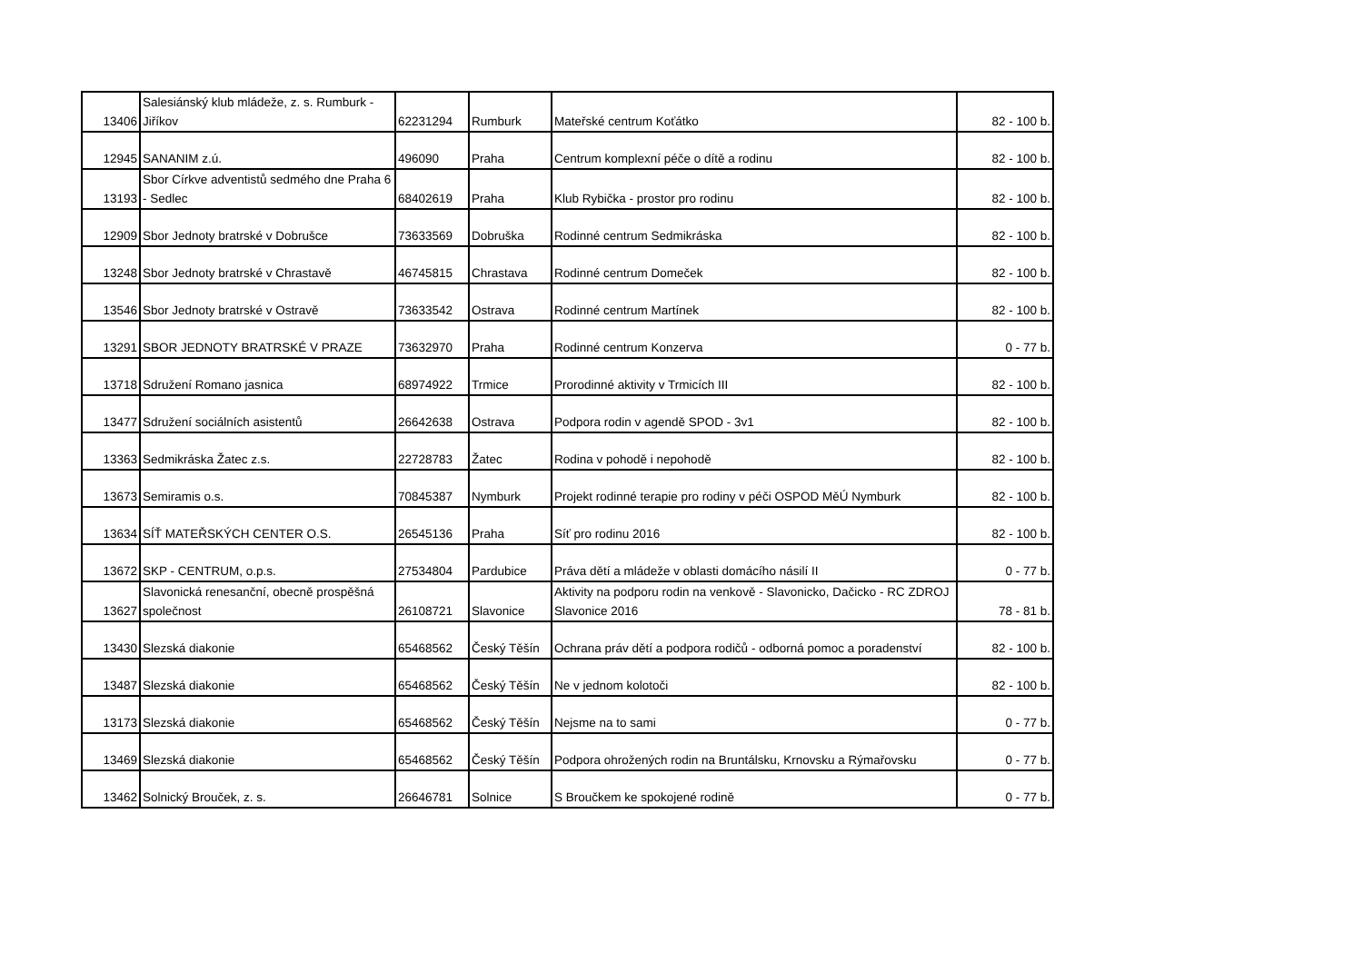| 13406 | Salesiánský klub mládeže, z. s. Rumburk - Jiříkov | 62231294 | Rumburk | Mateřské centrum Koťátko | 82 - 100 b. |
| 12945 | SANANIM z.ú. | 496090 | Praha | Centrum komplexní péče o dítě a rodinu | 82 - 100 b. |
| 13193 | Sbor Církve adventistů sedmého dne Praha 6 - Sedlec | 68402619 | Praha | Klub Rybička - prostor pro rodinu | 82 - 100 b. |
| 12909 | Sbor Jednoty bratrské v Dobrušce | 73633569 | Dobruška | Rodinné centrum Sedmikráska | 82 - 100 b. |
| 13248 | Sbor Jednoty bratrské v Chrastavě | 46745815 | Chrastava | Rodinné centrum Domeček | 82 - 100 b. |
| 13546 | Sbor Jednoty bratrské v Ostravě | 73633542 | Ostrava | Rodinné centrum Martínek | 82 - 100 b. |
| 13291 | SBOR JEDNOTY BRATRSKÉ V PRAZE | 73632970 | Praha | Rodinné centrum Konzerva | 0 - 77 b. |
| 13718 | Sdružení Romano jasnica | 68974922 | Trmice | Prorodinné aktivity v Trmicích III | 82 - 100 b. |
| 13477 | Sdružení sociálních asistentů | 26642638 | Ostrava | Podpora rodin v agendě SPOD - 3v1 | 82 - 100 b. |
| 13363 | Sedmikráska Žatec z.s. | 22728783 | Žatec | Rodina v pohodě i nepohodě | 82 - 100 b. |
| 13673 | Semiramis o.s. | 70845387 | Nymburk | Projekt rodinné terapie pro rodiny v péči OSPOD MěÚ Nymburk | 82 - 100 b. |
| 13634 | SÍŤ MATEŘSKÝCH CENTER O.S. | 26545136 | Praha | Síť pro rodinu 2016 | 82 - 100 b. |
| 13672 | SKP - CENTRUM, o.p.s. | 27534804 | Pardubice | Práva dětí a mládeže v oblasti domácího násilí II | 0 - 77 b. |
| 13627 | Slavonická renesanční, obecně prospěšná společnost | 26108721 | Slavonice | Aktivity na podporu rodin na venkově - Slavonicko, Dačicko - RC ZDROJ Slavonice 2016 | 78 - 81 b. |
| 13430 | Slezská diakonie | 65468562 | Český Těšín | Ochrana práv dětí a podpora rodičů - odborná pomoc a poradenství | 82 - 100 b. |
| 13487 | Slezská diakonie | 65468562 | Český Těšín | Ne v jednom kolotoči | 82 - 100 b. |
| 13173 | Slezská diakonie | 65468562 | Český Těšín | Nejsme na to sami | 0 - 77 b. |
| 13469 | Slezská diakonie | 65468562 | Český Těšín | Podpora ohrožených rodin na Bruntálsku, Krnovsku a Rýmařovsku | 0 - 77 b. |
| 13462 | Solnický Brouček, z. s. | 26646781 | Solnice | S Broučkem ke spokojené rodině | 0 - 77 b. |